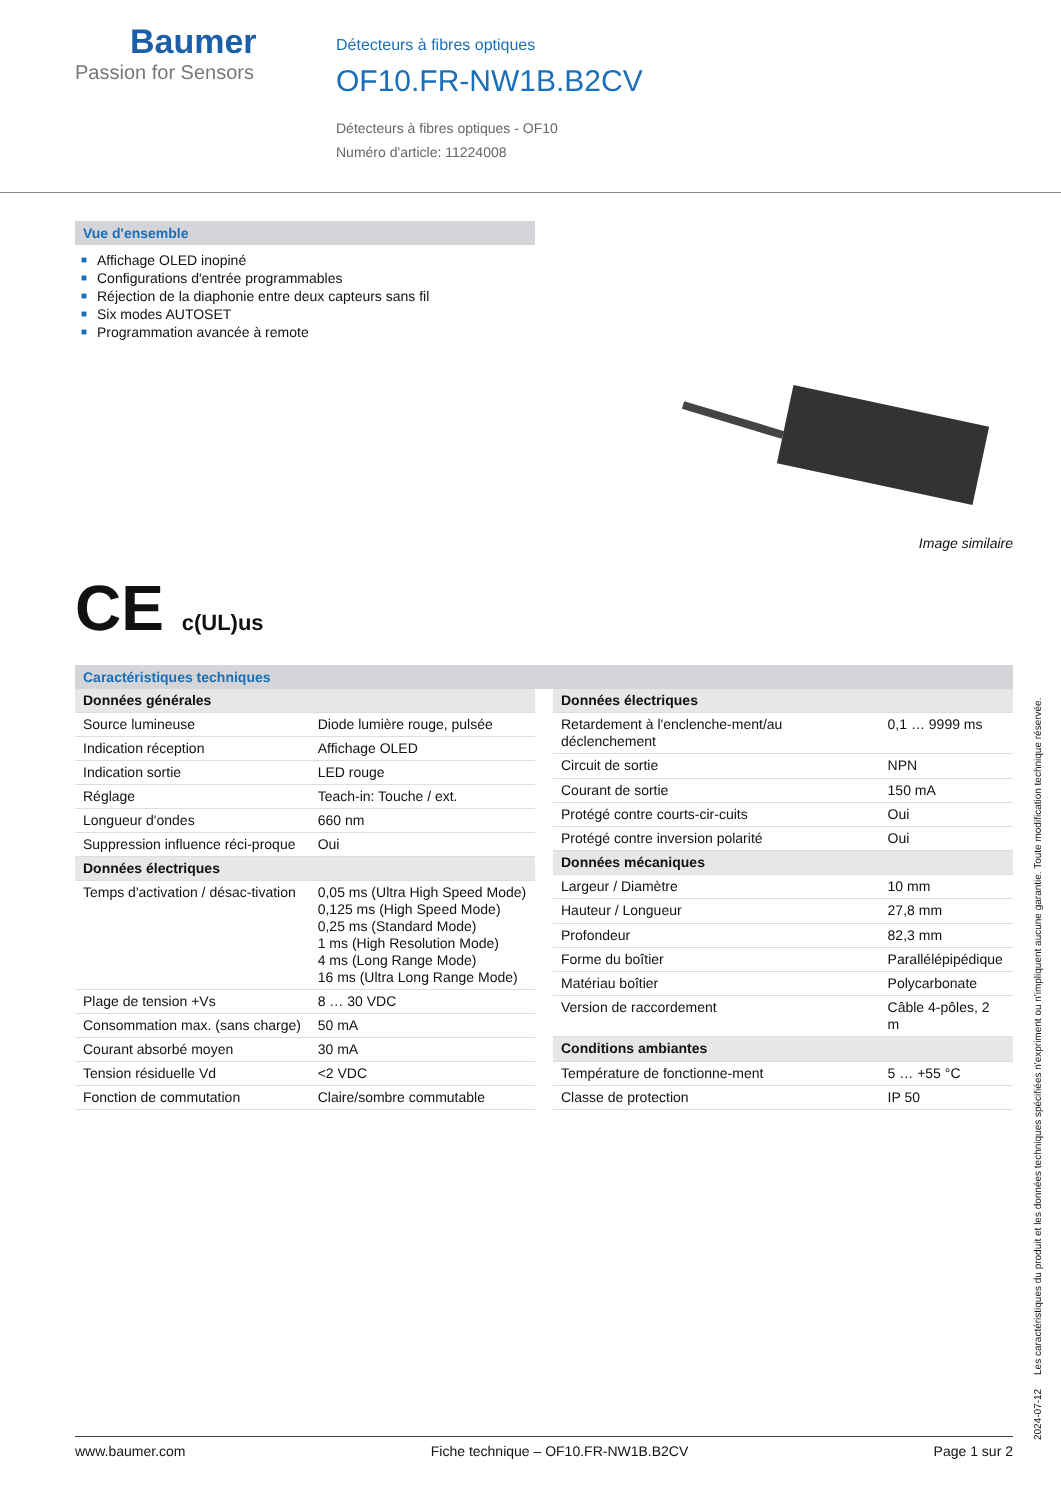Baumer
Passion for Sensors
Détecteurs à fibres optiques
OF10.FR-NW1B.B2CV
Détecteurs à fibres optiques - OF10
Numéro d'article: 11224008
Vue d'ensemble
■ Affichage OLED inopiné
■ Configurations d'entrée programmables
■ Réjection de la diaphonie entre deux capteurs sans fil
■ Six modes AUTOSET
■ Programmation avancée à remote
Image similaire
CE c(UL)us
Caractéristiques techniques
| Données générales | |
| Source lumineuse | Diode lumière rouge, pulsée |
| Indication réception | Affichage OLED |
| Indication sortie | LED rouge |
| Réglage | Teach-in: Touche / ext. |
| Longueur d'ondes | 660 nm |
| Suppression influence réci-proque | Oui |
| Données électriques | |
| Temps d'activation / désac-tivation | 0,05 ms (Ultra High Speed Mode) 0,125 ms (High Speed Mode) 0,25 ms (Standard Mode) 1 ms (High Resolution Mode) 4 ms (Long Range Mode) 16 ms (Ultra Long Range Mode) |
| Plage de tension +Vs | 8 … 30 VDC |
| Consommation max. (sans charge) | 50 mA |
| Courant absorbé moyen | 30 mA |
| Tension résiduelle Vd | <2 VDC |
| Fonction de commutation | Claire/sombre commutable |
| Données électriques | |
| Retardement à l'enclenche-ment/au déclenchement | 0,1 … 9999 ms |
| Circuit de sortie | NPN |
| Courant de sortie | 150 mA |
| Protégé contre courts-cir-cuits | Oui |
| Protégé contre inversion polarité | Oui |
| Données mécaniques | |
| Largeur / Diamètre | 10 mm |
| Hauteur / Longueur | 27,8 mm |
| Profondeur | 82,3 mm |
| Forme du boîtier | Parallélépipédique |
| Matériau boîtier | Polycarbonate |
| Version de raccordement | Câble 4-pôles, 2 m |
| Conditions ambiantes | |
| Température de fonctionne-ment | 5 … +55 °C |
| Classe de protection | IP 50 |
2024-07-12 Les caractéristiques du produit et les données techniques spécifiées n'expriment ou n'impliquent aucune garantie. Toute modification technique réservée.
www.baumer.com Fiche technique – OF10.FR-NW1B.B2CV Page 1 sur 2